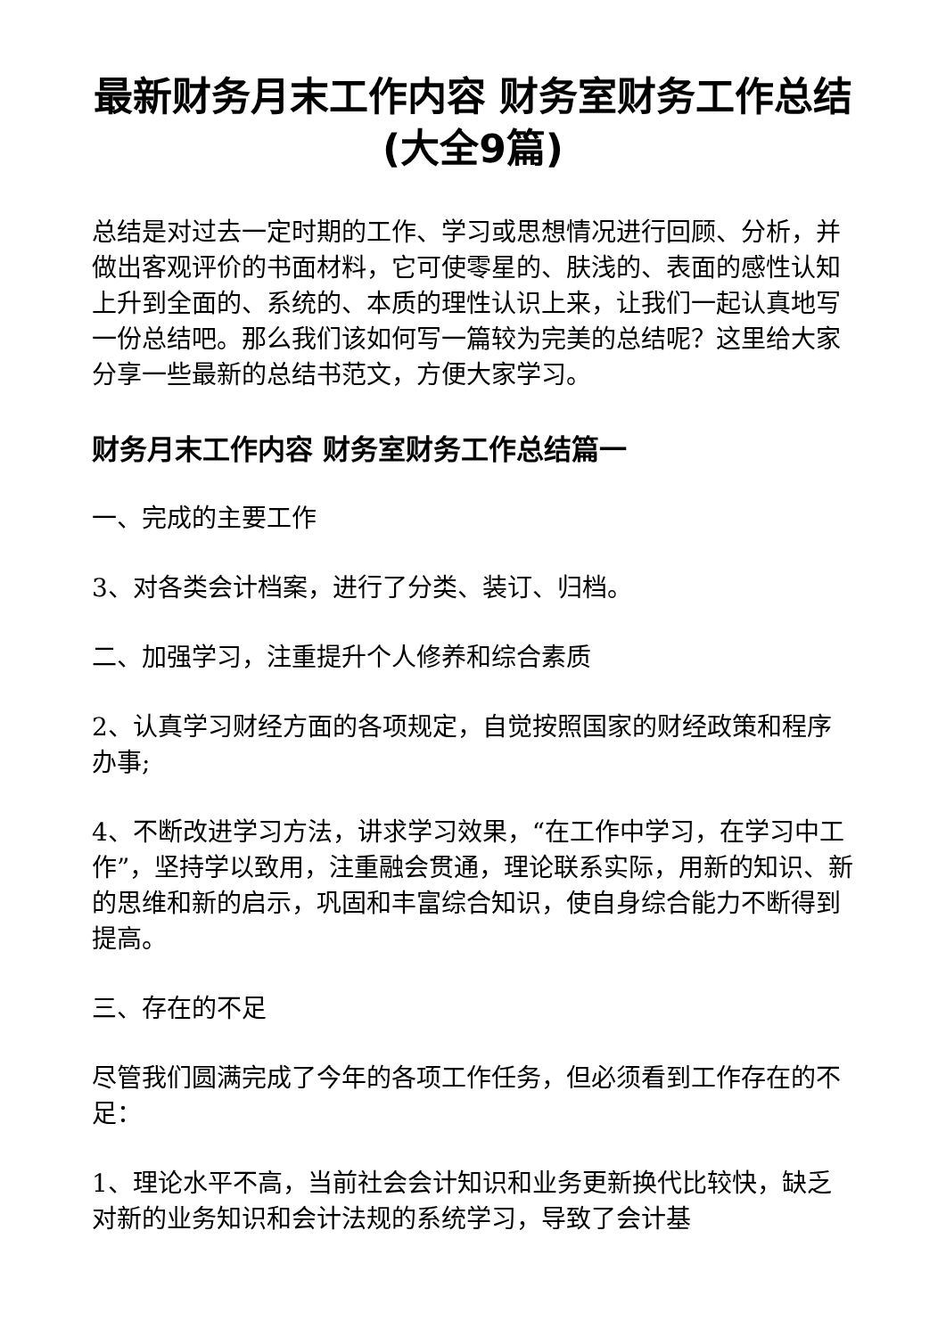最新财务月末工作内容 财务室财务工作总结(大全9篇)
总结是对过去一定时期的工作、学习或思想情况进行回顾、分析，并做出客观评价的书面材料，它可使零星的、肤浅的、表面的感性认知上升到全面的、系统的、本质的理性认识上来，让我们一起认真地写一份总结吧。那么我们该如何写一篇较为完美的总结呢？这里给大家分享一些最新的总结书范文，方便大家学习。
财务月末工作内容 财务室财务工作总结篇一
一、完成的主要工作
3、对各类会计档案，进行了分类、装订、归档。
二、加强学习，注重提升个人修养和综合素质
2、认真学习财经方面的各项规定，自觉按照国家的财经政策和程序办事;
4、不断改进学习方法，讲求学习效果，“在工作中学习，在学习中工作”，坚持学以致用，注重融会贯通，理论联系实际，用新的知识、新的思维和新的启示，巩固和丰富综合知识，使自身综合能力不断得到提高。
三、存在的不足
尽管我们圆满完成了今年的各项工作任务，但必须看到工作存在的不足：
1、理论水平不高，当前社会会计知识和业务更新换代比较快，缺乏对新的业务知识和会计法规的系统学习，导致了会计基